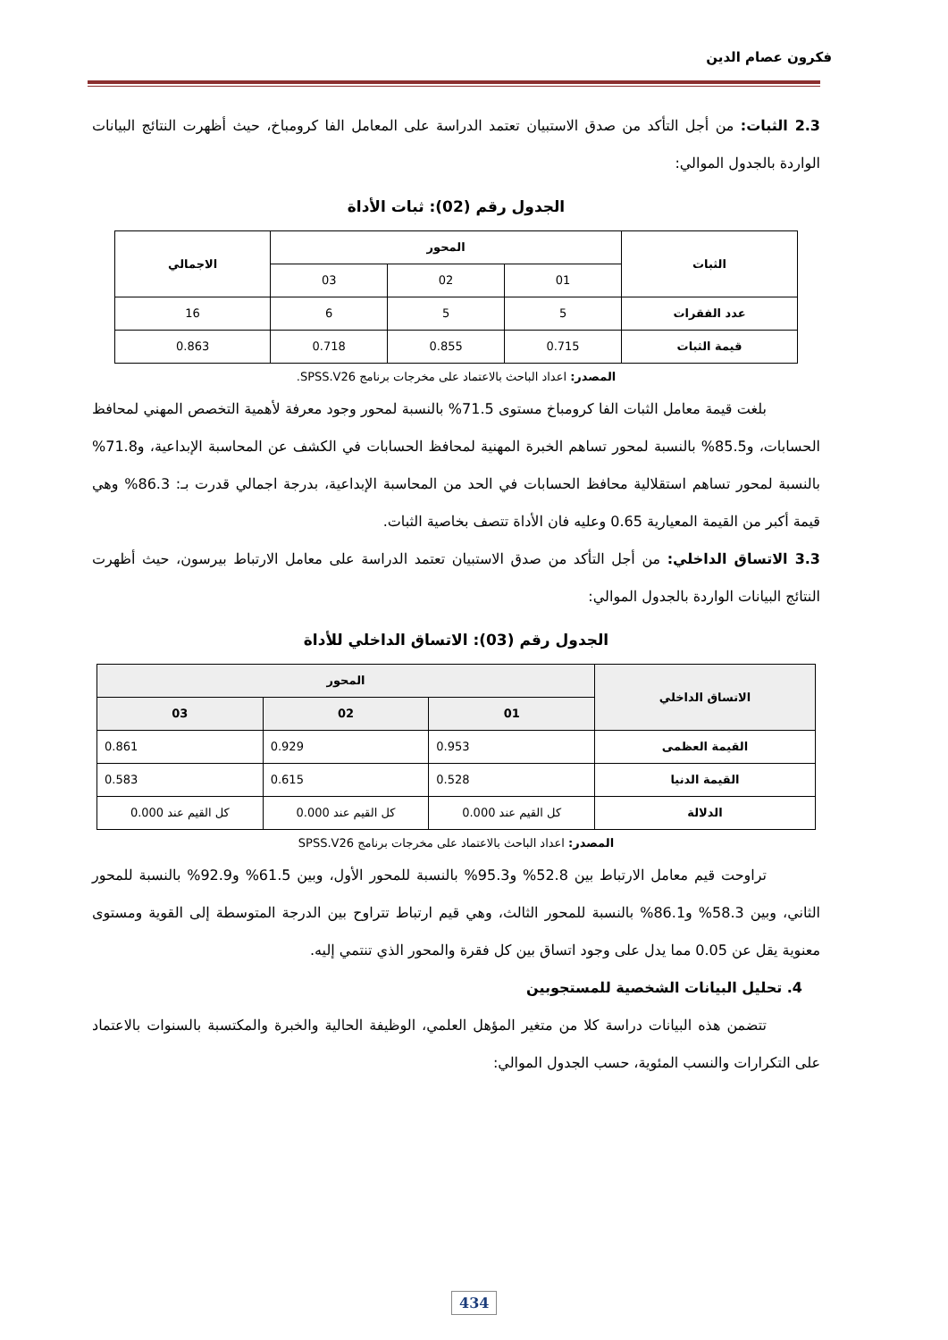فكرون عصام الدين
2.3 الثبات: من أجل التأكد من صدق الاستبيان تعتمد الدراسة على المعامل الفا كرومباخ، حيث أظهرت النتائج البيانات الواردة بالجدول الموالي:
الجدول رقم (02): ثبات الأداة
| الثبات | المحور | | | الاجمالي |
| --- | --- | --- | --- | --- |
| | 01 | 02 | 03 | |
| عدد الفقرات | 5 | 5 | 6 | 16 |
| قيمة الثبات | 0.715 | 0.855 | 0.718 | 0.863 |
المصدر: اعداد الباحث بالاعتماد على مخرجات برنامج SPSS.V26.
بلغت قيمة معامل الثبات الفا كرومباخ مستوى 71.5% بالنسبة لمحور وجود معرفة لأهمية التخصص المهني لمحافظ الحسابات، و85.5% بالنسبة لمحور تساهم الخبرة المهنية لمحافظ الحسابات في الكشف عن المحاسبة الإبداعية، و71.8% بالنسبة لمحور تساهم استقلالية محافظ الحسابات في الحد من المحاسبة الإبداعية، بدرجة اجمالي قدرت بـ: 86.3% وهي قيمة أكبر من القيمة المعيارية 0.65 وعليه فان الأداة تتصف بخاصية الثبات.
3.3 الاتساق الداخلي: من أجل التأكد من صدق الاستبيان تعتمد الدراسة على معامل الارتباط بيرسون، حيث أظهرت النتائج البيانات الواردة بالجدول الموالي:
الجدول رقم (03): الاتساق الداخلي للأداة
| الاتساق الداخلي | المحور | | |
| --- | --- | --- | --- |
| | 01 | 02 | 03 |
| القيمة العظمى | 0.953 | 0.929 | 0.861 |
| القيمة الدنيا | 0.528 | 0.615 | 0.583 |
| الدلالة | كل القيم عند 0.000 | كل القيم عند 0.000 | كل القيم عند 0.000 |
المصدر: اعداد الباحث بالاعتماد على مخرجات برنامج SPSS.V26
تراوحت قيم معامل الارتباط بين 52.8% و95.3% بالنسبة للمحور الأول، وبين 61.5% و92.9% بالنسبة للمحور الثاني، وبين 58.3% و86.1% بالنسبة للمحور الثالث، وهي قيم ارتباط تتراوح بين الدرجة المتوسطة إلى القوية ومستوى معنوية يقل عن 0.05 مما يدل على وجود اتساق بين كل فقرة والمحور الذي تنتمي إليه.
4. تحليل البيانات الشخصية للمستجوبين
تتضمن هذه البيانات دراسة كلا من متغير المؤهل العلمي، الوظيفة الحالية والخبرة والمكتسبة بالسنوات بالاعتماد على التكرارات والنسب المئوية، حسب الجدول الموالي:
434